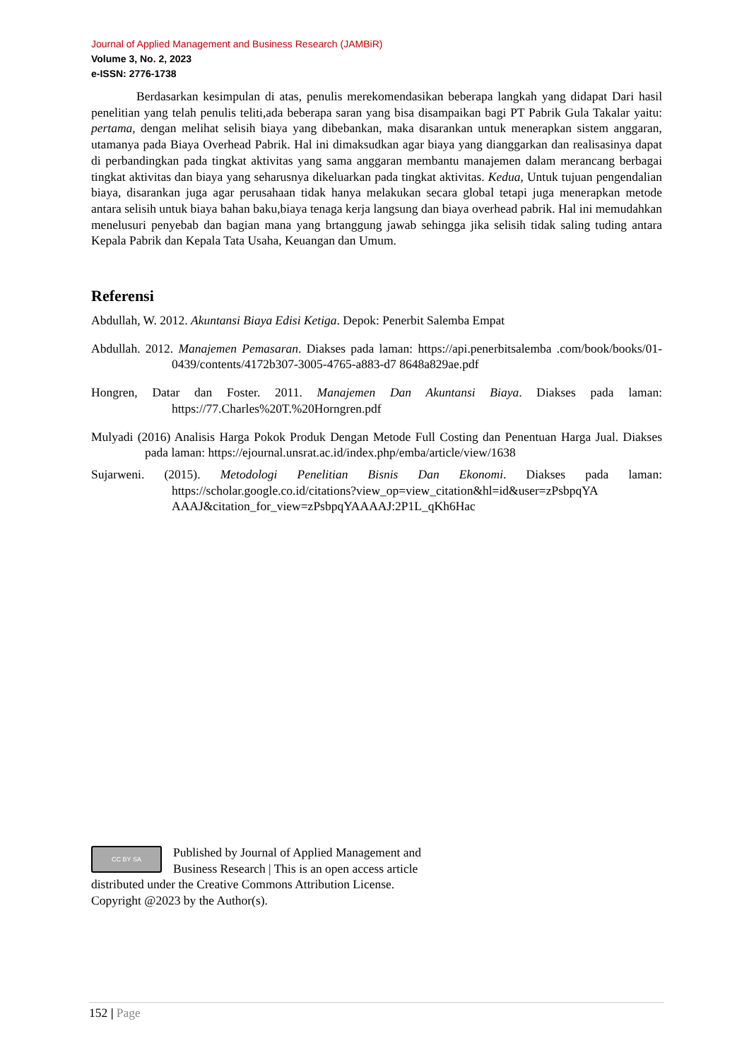Journal of Applied Management and Business Research (JAMBiR)
Volume 3, No. 2, 2023
e-ISSN: 2776-1738
Berdasarkan kesimpulan di atas, penulis merekomendasikan beberapa langkah yang didapat Dari hasil penelitian yang telah penulis teliti,ada beberapa saran yang bisa disampaikan bagi PT Pabrik Gula Takalar yaitu: pertama, dengan melihat selisih biaya yang dibebankan, maka disarankan untuk menerapkan sistem anggaran, utamanya pada Biaya Overhead Pabrik. Hal ini dimaksudkan agar biaya yang dianggarkan dan realisasinya dapat di perbandingkan pada tingkat aktivitas yang sama anggaran membantu manajemen dalam merancang berbagai tingkat aktivitas dan biaya yang seharusnya dikeluarkan pada tingkat aktivitas. Kedua, Untuk tujuan pengendalian biaya, disarankan juga agar perusahaan tidak hanya melakukan secara global tetapi juga menerapkan metode antara selisih untuk biaya bahan baku,biaya tenaga kerja langsung dan biaya overhead pabrik. Hal ini memudahkan menelusuri penyebab dan bagian mana yang brtanggung jawab sehingga jika selisih tidak saling tuding antara Kepala Pabrik dan Kepala Tata Usaha, Keuangan dan Umum.
Referensi
Abdullah, W. 2012. Akuntansi Biaya Edisi Ketiga. Depok: Penerbit Salemba Empat
Abdullah. 2012. Manajemen Pemasaran. Diakses pada laman: https://api.penerbitsalemba .com/book/books/01-0439/contents/4172b307-3005-4765-a883-d7 8648a829ae.pdf
Hongren, Datar dan Foster. 2011. Manajemen Dan Akuntansi Biaya. Diakses pada laman: https://77.Charles%20T.%20Horngren.pdf
Mulyadi (2016) Analisis Harga Pokok Produk Dengan Metode Full Costing dan Penentuan Harga Jual. Diakses pada laman: https://ejournal.unsrat.ac.id/index.php/emba/article/view/1638
Sujarweni. (2015). Metodologi Penelitian Bisnis Dan Ekonomi. Diakses pada laman: https://scholar.google.co.id/citations?view_op=view_citation&hl=id&user=zPsbpqYA AAAJ&citation_for_view=zPsbpqYAAAAJ:2P1L_qKh6Hac
CC BY SA
Published by Journal of Applied Management and Business Research | This is an open access article distributed under the Creative Commons Attribution License. Copyright @2023 by the Author(s).
152 | Page